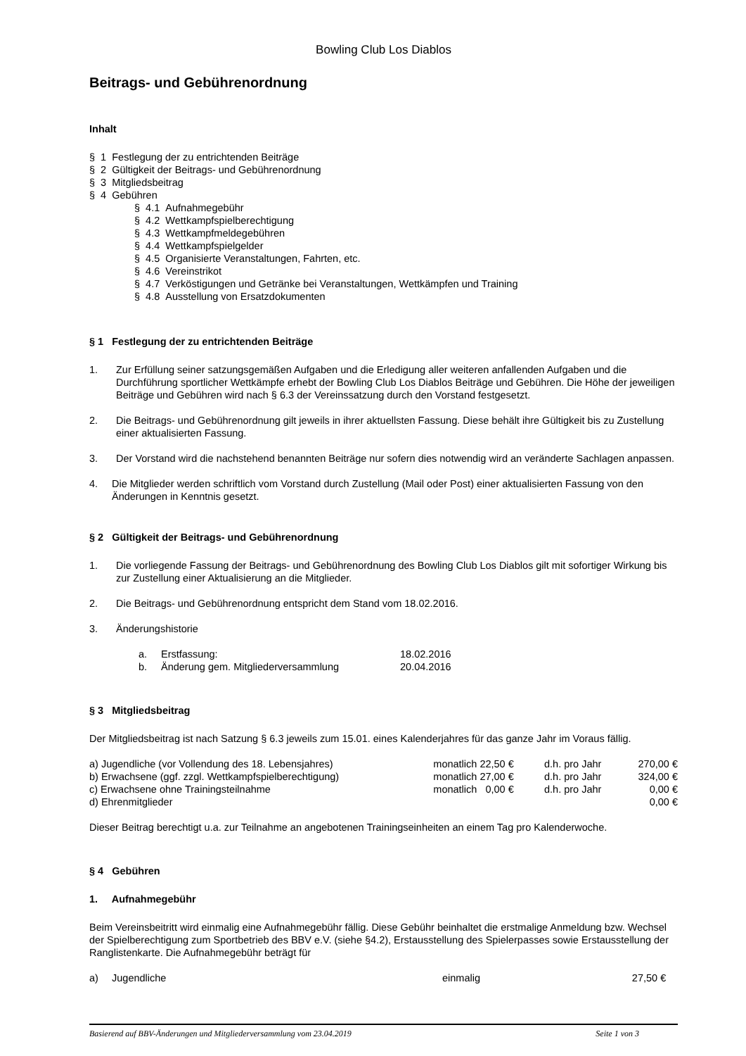Bowling Club Los Diablos
Beitrags- und Gebührenordnung
Inhalt
§ 1 Festlegung der zu entrichtenden Beiträge
§ 2 Gültigkeit der Beitrags- und Gebührenordnung
§ 3 Mitgliedsbeitrag
§ 4 Gebühren
§ 4.1 Aufnahmegebühr
§ 4.2 Wettkampfspielberechtigung
§ 4.3 Wettkampfmeldegebühren
§ 4.4 Wettkampfspielgelder
§ 4.5 Organisierte Veranstaltungen, Fahrten, etc.
§ 4.6 Vereinstrikot
§ 4.7 Verköstigungen und Getränke bei Veranstaltungen, Wettkämpfen und Training
§ 4.8 Ausstellung von Ersatzdokumenten
§ 1 Festlegung der zu entrichtenden Beiträge
1. Zur Erfüllung seiner satzungsgemäßen Aufgaben und die Erledigung aller weiteren anfallenden Aufgaben und die Durchführung sportlicher Wettkämpfe erhebt der Bowling Club Los Diablos Beiträge und Gebühren. Die Höhe der jeweiligen Beiträge und Gebühren wird nach § 6.3 der Vereinssatzung durch den Vorstand festgesetzt.
2. Die Beitrags- und Gebührenordnung gilt jeweils in ihrer aktuellsten Fassung. Diese behält ihre Gültigkeit bis zu Zustellung einer aktualisierten Fassung.
3. Der Vorstand wird die nachstehend benannten Beiträge nur sofern dies notwendig wird an veränderte Sachlagen anpassen.
4. Die Mitglieder werden schriftlich vom Vorstand durch Zustellung (Mail oder Post) einer aktualisierten Fassung von den Änderungen in Kenntnis gesetzt.
§ 2 Gültigkeit der Beitrags- und Gebührenordnung
1. Die vorliegende Fassung der Beitrags- und Gebührenordnung des Bowling Club Los Diablos gilt mit sofortiger Wirkung bis zur Zustellung einer Aktualisierung an die Mitglieder.
2. Die Beitrags- und Gebührenordnung entspricht dem Stand vom 18.02.2016.
3. Änderungshistorie
| a. | Erstfassung: | 18.02.2016 |
| b. | Änderung gem. Mitgliederversammlung | 20.04.2016 |
§ 3 Mitgliedsbeitrag
Der Mitgliedsbeitrag ist nach Satzung § 6.3 jeweils zum 15.01. eines Kalenderjahres für das ganze Jahr im Voraus fällig.
| a) Jugendliche (vor Vollendung des 18. Lebensjahres) | monatlich 22,50 € | d.h. pro Jahr | 270,00 € |
| b) Erwachsene (ggf. zzgl. Wettkampfspielberechtigung) | monatlich 27,00 € | d.h. pro Jahr | 324,00 € |
| c) Erwachsene ohne Trainingsteilnahme | monatlich 0,00 € | d.h. pro Jahr | 0,00 € |
| d) Ehrenmitglieder | | | 0,00 € |
Dieser Beitrag berechtigt u.a. zur Teilnahme an angebotenen Trainingseinheiten an einem Tag pro Kalenderwoche.
§ 4 Gebühren
1. Aufnahmegebühr
Beim Vereinsbeitritt wird einmalig eine Aufnahmegebühr fällig. Diese Gebühr beinhaltet die erstmalige Anmeldung bzw. Wechsel der Spielberechtigung zum Sportbetrieb des BBV e.V. (siehe §4.2), Erstausstellung des Spielerpasses sowie Erstausstellung der Ranglistenkarte. Die Aufnahmegebühr beträgt für
| a) | Jugendliche | einmalig | 27,50 € |
Basierend auf BBV-Änderungen und Mitgliederversammlung vom 23.04.2019 Seite 1 von 3